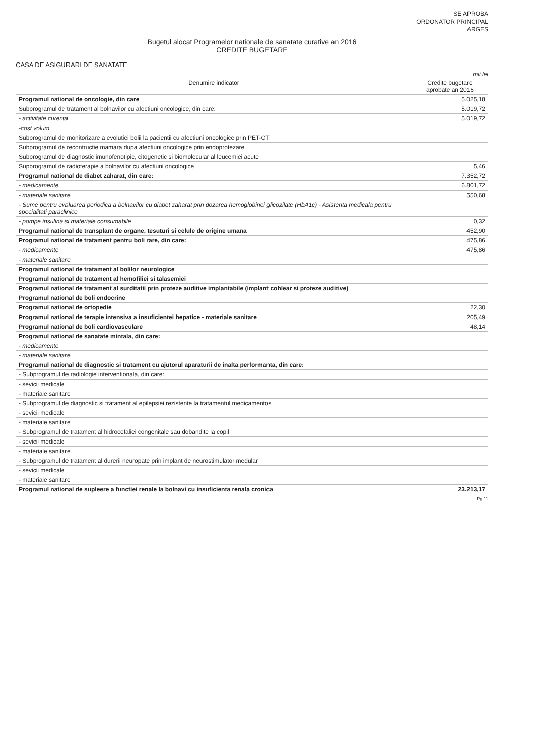SE APROBA
ORDONATOR PRINCIPAL
ARGES
Bugetul alocat Programelor nationale de sanatate curative an 2016
CREDITE BUGETARE
CASA DE ASIGURARI DE SANATATE
mii lei
| Denumire indicator | Credite bugetare aprobate an 2016 |
| --- | --- |
| Programul national de oncologie, din care | 5.025,18 |
| Subprogramul de tratament al bolnavilor cu afectiuni oncologice, din care: | 5.019,72 |
| - activitate curenta | 5.019,72 |
| -cost volum | |
| Subprogramul de monitorizare a evolutiei bolii la pacientii cu afectiuni oncologice prin PET-CT | |
| Subprogramul de recontructie mamara dupa afectiuni oncologice prin endoprotezare | |
| Subprogramul de diagnostic imunofenotipic, citogenetic si biomolecular al leucemiei acute | |
| Supbrogramul de radioterapie a bolnavilor cu afectiuni oncologice | 5,46 |
| Programul national de diabet zaharat, din care: | 7.352,72 |
| - medicamente | 6.801,72 |
| - materiale sanitare | 550,68 |
| - Sume pentru evaluarea periodica a bolnavilor cu diabet zaharat prin dozarea hemoglobinei glicozilate (HbA1c) - Asistenta medicala pentru specialitati paraclinice | |
| - pompe insulina si materiale consumabile | 0,32 |
| Programul national de transplant de organe, tesuturi si celule de origine umana | 452,90 |
| Programul national de tratament pentru boli rare, din care: | 475,86 |
| - medicamente | 475,86 |
| - materiale sanitare | |
| Programul national de tratament al bolilor neurologice | |
| Programul national de tratament al hemofiliei si talasemiei | |
| Programul national de tratament al surditatii prin proteze auditive implantabile (implant cohlear si proteze auditive) | |
| Programul national de boli endocrine | |
| Programul national de ortopedie | 22,30 |
| Programul national de terapie intensiva a insuficientei hepatice - materiale sanitare | 205,49 |
| Programul national de boli cardiovasculare | 48,14 |
| Programul national de sanatate mintala, din care: | |
| - medicamente | |
| - materiale sanitare | |
| Programul national de diagnostic si tratament cu ajutorul aparaturii de inalta performanta, din care: | |
| - Subprogramul de radiologie interventionala, din care: | |
| - sevicii medicale | |
| - materiale sanitare | |
| - Subprogramul de diagnostic si tratament al epilepsiei rezistente la tratamentul medicamentos | |
| - sevicii medicale | |
| - materiale sanitare | |
| - Subprogramul de tratament al hidrocefaliei congenitale sau dobandite la copil | |
| - sevicii medicale | |
| - materiale sanitare | |
| - Subprogramul de tratament al durerii neuropate prin implant de neurostimulator medular | |
| - sevicii medicale | |
| - materiale sanitare | |
| Programul national de supleere a functiei renale la bolnavi cu insuficienta renala cronica | 23.213,17 |
Pg.11